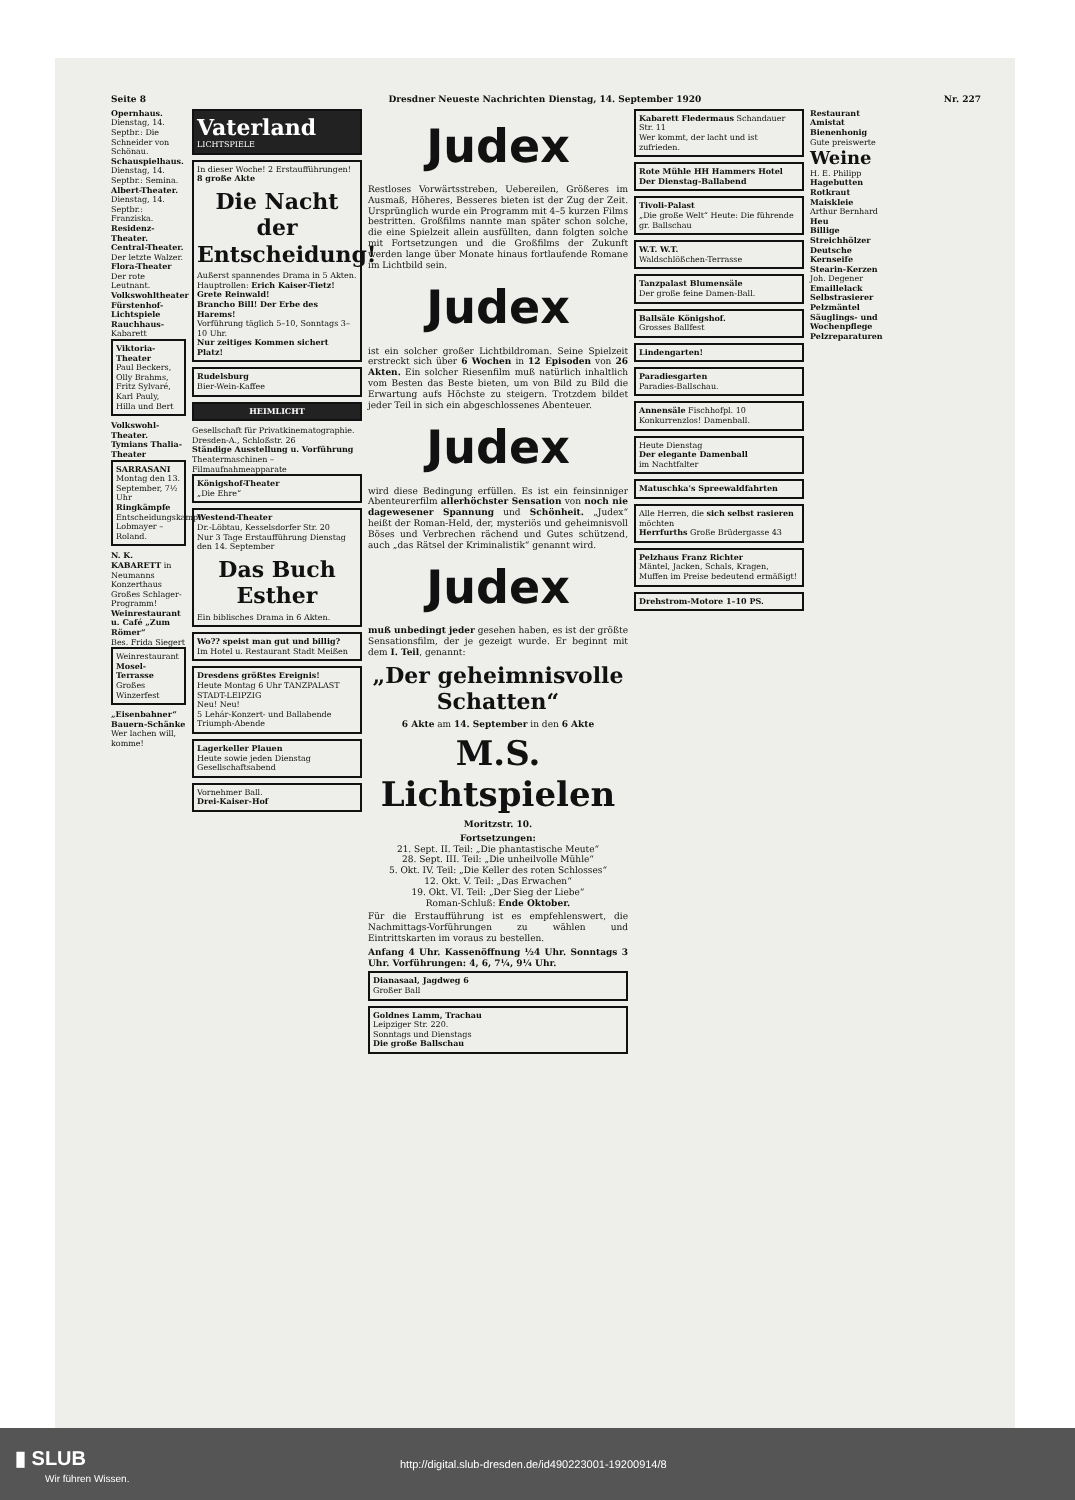Seite 8 Dresdner Neueste Nachrichten Dienstag, 14. September 1920 Nr. 227
Opernhaus.
Dienstag, 14. Septbr.: Die Schneider von Schönau.
Schauspielhaus.
Dienstag, 14. Septbr.: Semina.
Albert-Theater.
Dienstag, 14. Septbr.: Franziska.
Residenz-Theater.
Central-Theater.
Der letzte Walzer.
Flora-Theater
Der rote Leutnant.
Volkswohltheater
Fürstenhof-Lichtspiele
Rauchhaus- Kabarett
Viktoria-Theater
Paul Beckers, Olly Brahms, Fritz Sylvaré, Karl Pauly, Hilla und Bert
Volkswohl-Theater.
Tymians Thalia-Theater
SARRASANI
Montag den 13. September, 7½ Uhr
Ringkämpfe
Entscheidungskampf: Lobmayer – Roland.
N. K. KABARETT in Neumanns Konzerthaus
Großes Schlager-Programm!
Weinrestaurant u. Café „Zum Römer“
Bes. Frida Siegert
Weinrestaurant
Mosel-Terrasse
Großes Winzerfest
„Eisenbahner“
Bauern-Schänke
Wer lachen will, komme!
Vaterland
LICHTSPIELE
In dieser Woche! 2 Erstaufführungen!
8 große Akte
Die Nacht der Entscheidung!
Außerst spannendes Drama in 5 Akten.
Hauptrollen: Erich Kaiser-Tietz! Grete Reinwald!
Brancho Bill! Der Erbe des Harems!
Vorführung täglich 5–10, Sonntags 3–10 Uhr.
Nur zeitiges Kommen sichert Platz!
Rudelsburg
Bier-Wein-Kaffee
HEIMLICHT
Gesellschaft für Privatkinematographie. Dresden-A., Schloßstr. 26
Ständige Ausstellung u. Vorführung
Theatermaschinen – Filmaufnahmeapparate
Königshof-Theater
„Die Ehre“
Westend-Theater
Dr.-Löbtau, Kesselsdorfer Str. 20
Nur 3 Tage Erstaufführung Dienstag den 14. September
Das Buch Esther
Ein biblisches Drama in 6 Akten.
Wo?? speist man gut und billig?
Im Hotel u. Restaurant Stadt Meißen
Dresdens größtes Ereignis!
Heute Montag 6 Uhr TANZPALAST STADT-LEIPZIG
Neu! Neu!
5 Lehár-Konzert- und Ballabende
Triumph-Abende
Lagerkeller Plauen
Heute sowie jeden Dienstag Gesellschaftsabend
Vornehmer Ball.
Drei-Kaiser-Hof
Judex
Restloses Vorwärtsstreben, Uebereilen, Größeres im Ausmaß, Höheres, Besseres bieten ist der Zug der Zeit. Ursprünglich wurde ein Programm mit 4–5 kurzen Films bestritten. Großfilms nannte man später schon solche, die eine Spielzeit allein ausfüllten, dann folgten solche mit Fortsetzungen und die Großfilms der Zukunft werden lange über Monate hinaus fortlaufende Romane im Lichtbild sein.
Judex
ist ein solcher großer Lichtbildroman. Seine Spielzeit erstreckt sich über 6 Wochen in 12 Episoden von 26 Akten. Ein solcher Riesenfilm muß natürlich inhaltlich vom Besten das Beste bieten, um von Bild zu Bild die Erwartung aufs Höchste zu steigern. Trotzdem bildet jeder Teil in sich ein abgeschlossenes Abenteuer.
Judex
wird diese Bedingung erfüllen. Es ist ein feinsinniger Abenteurerfilm allerhöchster Sensation von noch nie dagewesener Spannung und Schönheit. „Judex“ heißt der Roman-Held, der, mysteriös und geheimnisvoll Böses und Verbrechen rächend und Gutes schützend, auch „das Rätsel der Kriminalistik“ genannt wird.
Judex
muß unbedingt jeder gesehen haben, es ist der größte Sensationsfilm, der je gezeigt wurde. Er beginnt mit dem I. Teil, genannt:
„Der geheimnisvolle Schatten“
6 Akte am 14. September in den 6 Akte
M.S. Lichtspielen
Moritzstr. 10.
Fortsetzungen:
21. Sept. II. Teil: „Die phantastische Meute“
28. Sept. III. Teil: „Die unheilvolle Mühle“
5. Okt. IV. Teil: „Die Keller des roten Schlosses“
12. Okt. V. Teil: „Das Erwachen“
19. Okt. VI. Teil: „Der Sieg der Liebe“
Roman-Schluß: Ende Oktober.
Für die Erstaufführung ist es empfehlenswert, die Nachmittags-Vorführungen zu wählen und Eintrittskarten im voraus zu bestellen.
Anfang 4 Uhr. Kassenöffnung ½4 Uhr. Sonntags 3 Uhr. Vorführungen: 4, 6, 7¼, 9¼ Uhr.
Dianasaal, Jagdweg 6
Großer Ball
Goldnes Lamm, Trachau
Leipziger Str. 220.
Sonntags und Dienstags
Die große Ballschau
Kabarett Fledermaus Schandauer Str. 11
Wer kommt, der lacht und ist zufrieden.
Rote Mühle HH Hammers Hotel
Der Dienstag-Ballabend
Tivoli-Palast
„Die große Welt“ Heute: Die führende gr. Ballschau
W.T. W.T.
Waldschlößchen-Terrasse
Tanzpalast Blumensäle
Der große feine Damen-Ball.
Ballsäle Königshof.
Grosses Ballfest
Lindengarten!
Paradiesgarten
Paradies-Ballschau.
Annensäle Fischhofpl. 10
Konkurrenzlos! Damenball.
Heute Dienstag
Der elegante Damenball
im Nachtfalter
Matuschka's Spreewaldfahrten
Alle Herren, die sich selbst rasieren möchten
Herrfurths Große Brüdergasse 43
Pelzhaus Franz Richter
Mäntel, Jacken, Schals, Kragen, Muffen im Preise bedeutend ermäßigt!
Drehstrom-Motore 1–10 PS.
Restaurant Amistat
Bienenhonig
Gute preiswerte Weine
H. E. Philipp
Hagebutten
Rotkraut
Maiskleie
Arthur Bernhard
Heu
Billige Streichhölzer
Deutsche Kernseife
Stearin-Kerzen
Joh. Degener
Emaillelack
Selbstrasierer
Pelzmäntel
Säuglings- und Wochenpflege
Pelzreparaturen
▮ SLUB
Wir führen Wissen.
http://digital.slub-dresden.de/id490223001-19200914/8